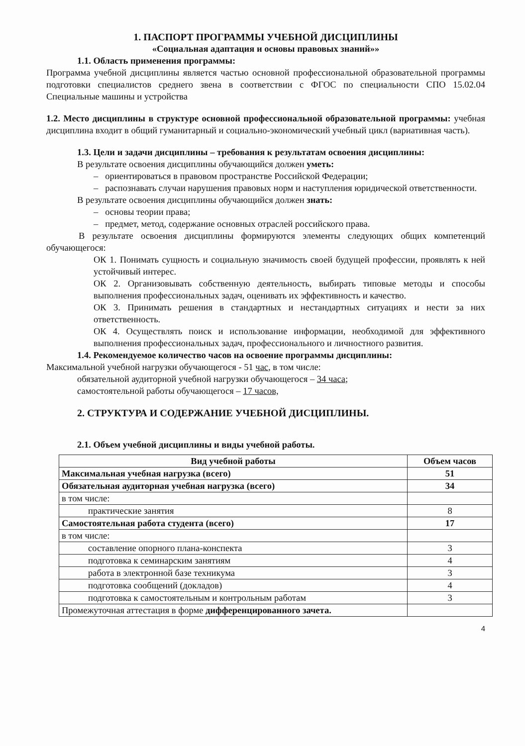1. ПАСПОРТ ПРОГРАММЫ УЧЕБНОЙ ДИСЦИПЛИНЫ
«Социальная адаптация и основы правовых знаний»»
1.1. Область применения программы:
Программа учебной дисциплины является частью основной профессиональной образовательной программы подготовки специалистов среднего звена в соответствии с ФГОС по специальности СПО 15.02.04 Специальные машины и устройства
1.2. Место дисциплины в структуре основной профессиональной образовательной программы: учебная дисциплина входит в общий гуманитарный и социально-экономический учебный цикл (вариативная часть).
1.3. Цели и задачи дисциплины – требования к результатам освоения дисциплины:
В результате освоения дисциплины обучающийся должен уметь:
– ориентироваться в правовом пространстве Российской Федерации;
– распознавать случаи нарушения правовых норм и наступления юридической ответственности.
В результате освоения дисциплины обучающийся должен знать:
– основы теории права;
– предмет, метод, содержание основных отраслей российского права.
В результате освоения дисциплины формируются элементы следующих общих компетенций обучающегося:
ОК 1. Понимать сущность и социальную значимость своей будущей профессии, проявлять к ней устойчивый интерес.
ОК 2. Организовывать собственную деятельность, выбирать типовые методы и способы выполнения профессиональных задач, оценивать их эффективность и качество.
ОК 3. Принимать решения в стандартных и нестандартных ситуациях и нести за них ответственность.
ОК 4. Осуществлять поиск и использование информации, необходимой для эффективного выполнения профессиональных задач, профессионального и личностного развития.
1.4. Рекомендуемое количество часов на освоение программы дисциплины:
Максимальной учебной нагрузки обучающегося - 51 час, в том числе:
обязательной аудиторной учебной нагрузки обучающегося – 34 часа;
самостоятельной работы обучающегося – 17 часов,
2. СТРУКТУРА И СОДЕРЖАНИЕ УЧЕБНОЙ ДИСЦИПЛИНЫ.
2.1. Объем учебной дисциплины и виды учебной работы.
| Вид учебной работы | Объем часов |
| --- | --- |
| Максимальная учебная нагрузка (всего) | 51 |
| Обязательная аудиторная учебная нагрузка (всего) | 34 |
| в том числе: | |
| практические занятия | 8 |
| Самостоятельная работа студента (всего) | 17 |
| в том числе: | |
| составление опорного плана-конспекта | 3 |
| подготовка к семинарским занятиям | 4 |
| работа в электронной базе техникума | 3 |
| подготовка сообщений (докладов) | 4 |
| подготовка к самостоятельным и контрольным работам | 3 |
| Промежуточная аттестация в форме дифференцированного зачета. | |
4